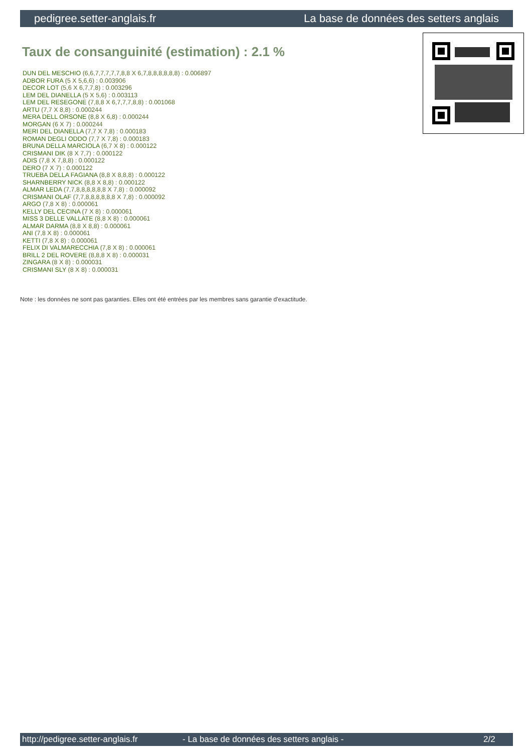pedigree.setter-anglais.fr La base de données des setters anglais
Taux de consanguinité (estimation) : 2.1 %
DUN DEL MESCHIO (6,6,7,7,7,7,7,8,8 X 6,7,8,8,8,8,8,8) : 0.006897
ADBOR FURA (5 X 5,6,6) : 0.003906
DECOR LOT (5,6 X 6,7,7,8) : 0.003296
LEM DEL DIANELLA (5 X 5,6) : 0.003113
LEM DEL RESEGONE (7,8,8 X 6,7,7,7,8,8) : 0.001068
ARTU (7,7 X 8,8) : 0.000244
MERA DELL ORSONE (8,8 X 6,8) : 0.000244
MORGAN (6 X 7) : 0.000244
MERI DEL DIANELLA (7,7 X 7,8) : 0.000183
ROMAN DEGLI ODDO (7,7 X 7,8) : 0.000183
BRUNA DELLA MARCIOLA (6,7 X 8) : 0.000122
CRISMANI DIK (8 X 7,7) : 0.000122
ADIS (7,8 X 7,8,8) : 0.000122
DERO (7 X 7) : 0.000122
TRUEBA DELLA FAGIANA (8,8 X 8,8,8) : 0.000122
SHARNBERRY NICK (8,8 X 8,8) : 0.000122
ALMAR LEDA (7,7,8,8,8,8,8,8 X 7,8) : 0.000092
CRISMANI OLAF (7,7,8,8,8,8,8,8 X 7,8) : 0.000092
ARGO (7,8 X 8) : 0.000061
KELLY DEL CECINA (7 X 8) : 0.000061
MISS 3 DELLE VALLATE (8,8 X 8) : 0.000061
ALMAR DARMA (8,8 X 8,8) : 0.000061
ANI (7,8 X 8) : 0.000061
KETTI (7,8 X 8) : 0.000061
FELIX DI VALMARECCHIA (7,8 X 8) : 0.000061
BRILL 2 DEL ROVERE (8,8,8 X 8) : 0.000031
ZINGARA (8 X 8) : 0.000031
CRISMANI SLY (8 X 8) : 0.000031
Note : les données ne sont pas garanties. Elles ont été entrées par les membres sans garantie d'exactitude.
http://pedigree.setter-anglais.fr - La base de données des setters anglais - 2/2